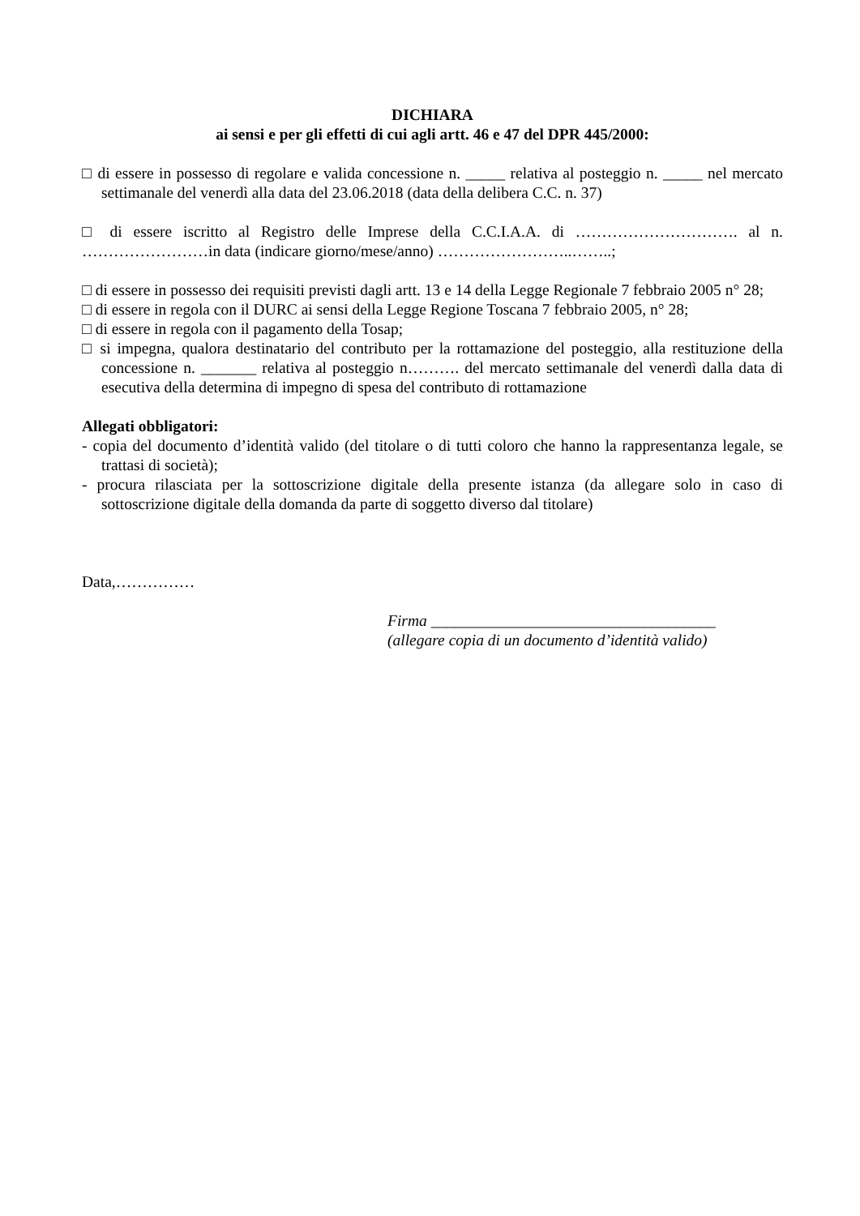DICHIARA
ai sensi e per gli effetti di cui agli artt. 46 e 47 del DPR 445/2000:
□ di essere in possesso di regolare e valida concessione n. _____ relativa al posteggio n. _____ nel mercato settimanale del venerdì alla data del 23.06.2018 (data della delibera C.C. n. 37)
□ di essere iscritto al Registro delle Imprese della C.C.I.A.A. di …………………………. al n. ……………………in data (indicare giorno/mese/anno) ……………………..……..;
□ di essere in possesso dei requisiti previsti dagli artt. 13 e 14 della Legge Regionale 7 febbraio 2005 n° 28;
□ di essere in regola con il DURC ai sensi della Legge Regione Toscana 7 febbraio 2005, n° 28;
□ di essere in regola con il pagamento della Tosap;
□ si impegna, qualora destinatario del contributo per la rottamazione del posteggio, alla restituzione della concessione n. _______ relativa al posteggio n………. del mercato settimanale del venerdì dalla data di esecutiva della determina di impegno di spesa del contributo di rottamazione
Allegati obbligatori:
- copia del documento d’identità valido (del titolare o di tutti coloro che hanno la rappresentanza legale, se trattasi di società);
- procura rilasciata per la sottoscrizione digitale della presente istanza (da allegare solo in caso di sottoscrizione digitale della domanda da parte di soggetto diverso dal titolare)
Data,……………
Firma ____________________________________
(allegare copia di un documento d’identità valido)